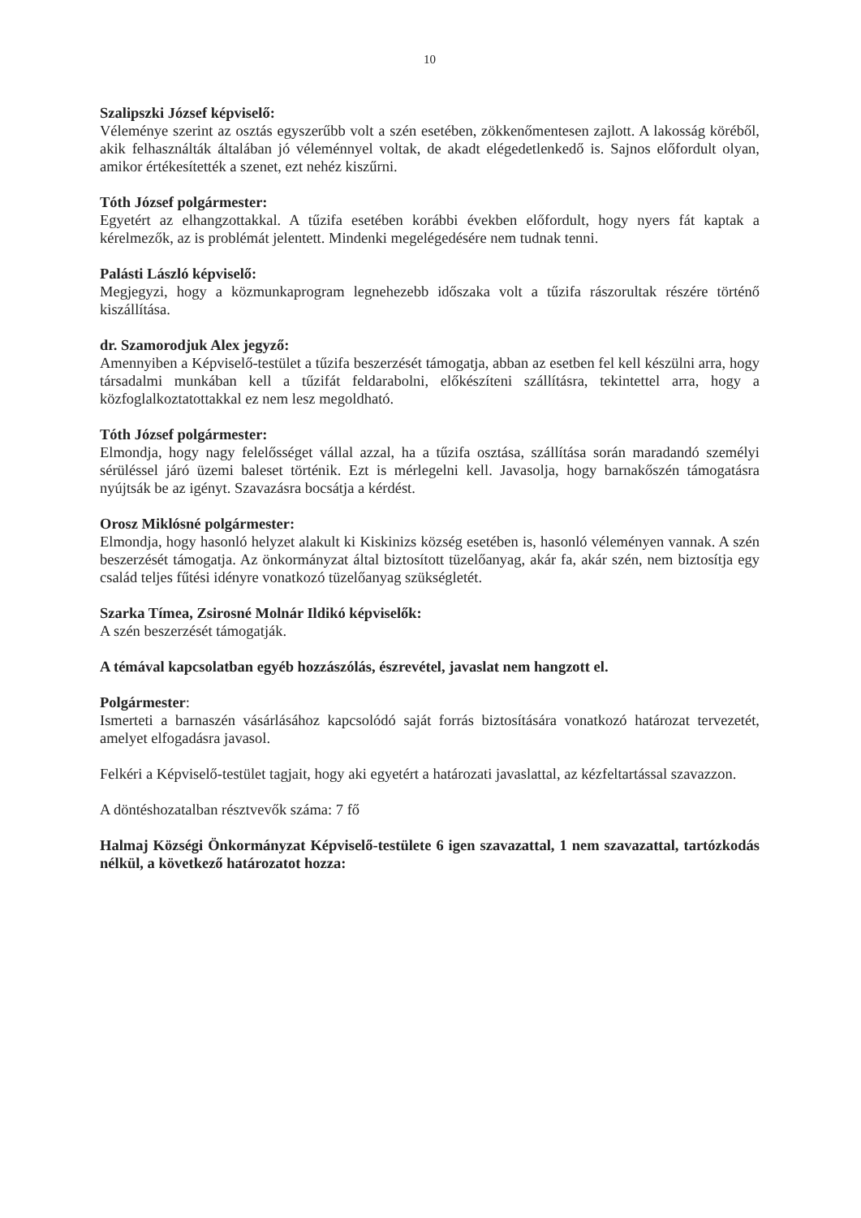10
Szalipszki József képviselő:
Véleménye szerint az osztás egyszerűbb volt a szén esetében, zökkenőmentesen zajlott. A lakosság köréből, akik felhasználták általában jó véleménnyel voltak, de akadt elégedetlenkedő is. Sajnos előfordult olyan, amikor értékesítették a szenet, ezt nehéz kiszűrni.
Tóth József polgármester:
Egyetért az elhangzottakkal. A tűzifa esetében korábbi években előfordult, hogy nyers fát kaptak a kérelmezők, az is problémát jelentett. Mindenki megelégedésére nem tudnak tenni.
Palásti László képviselő:
Megjegyzi, hogy a közmunkaprogram legnehezebb időszaka volt a tűzifa rászorultak részére történő kiszállítása.
dr. Szamorodjuk Alex jegyző:
Amennyiben a Képviselő-testület a tűzifa beszerzését támogatja, abban az esetben fel kell készülni arra, hogy társadalmi munkában kell a tűzifát feldarabolni, előkészíteni szállításra, tekintettel arra, hogy a közfoglalkoztatottakkal ez nem lesz megoldható.
Tóth József polgármester:
Elmondja, hogy nagy felelősséget vállal azzal, ha a tűzifa osztása, szállítása során maradandó személyi sérüléssel járó üzemi baleset történik. Ezt is mérlegelni kell. Javasolja, hogy barnakőszén támogatásra nyújtsák be az igényt. Szavazásra bocsátja a kérdést.
Orosz Miklósné polgármester:
Elmondja, hogy hasonló helyzet alakult ki Kiskinizs község esetében is, hasonló véleményen vannak. A szén beszerzését támogatja. Az önkormányzat által biztosított tüzelőanyag, akár fa, akár szén, nem biztosítja egy család teljes fűtési idényre vonatkozó tüzelőanyag szükségletét.
Szarka Tímea, Zsirosné Molnár Ildikó képviselők:
A szén beszerzését támogatják.
A témával kapcsolatban egyéb hozzászólás, észrevétel, javaslat nem hangzott el.
Polgármester:
Ismerteti a barnaszén vásárlásához kapcsolódó saját forrás biztosítására vonatkozó határozat tervezetét, amelyet elfogadásra javasol.
Felkéri a Képviselő-testület tagjait, hogy aki egyetért a határozati javaslattal, az kézfeltartással szavazzon.
A döntéshozatalban résztvevők száma: 7 fő
Halmaj Községi Önkormányzat Képviselő-testülete 6 igen szavazattal, 1 nem szavazattal, tartózkodás nélkül, a következő határozatot hozza: